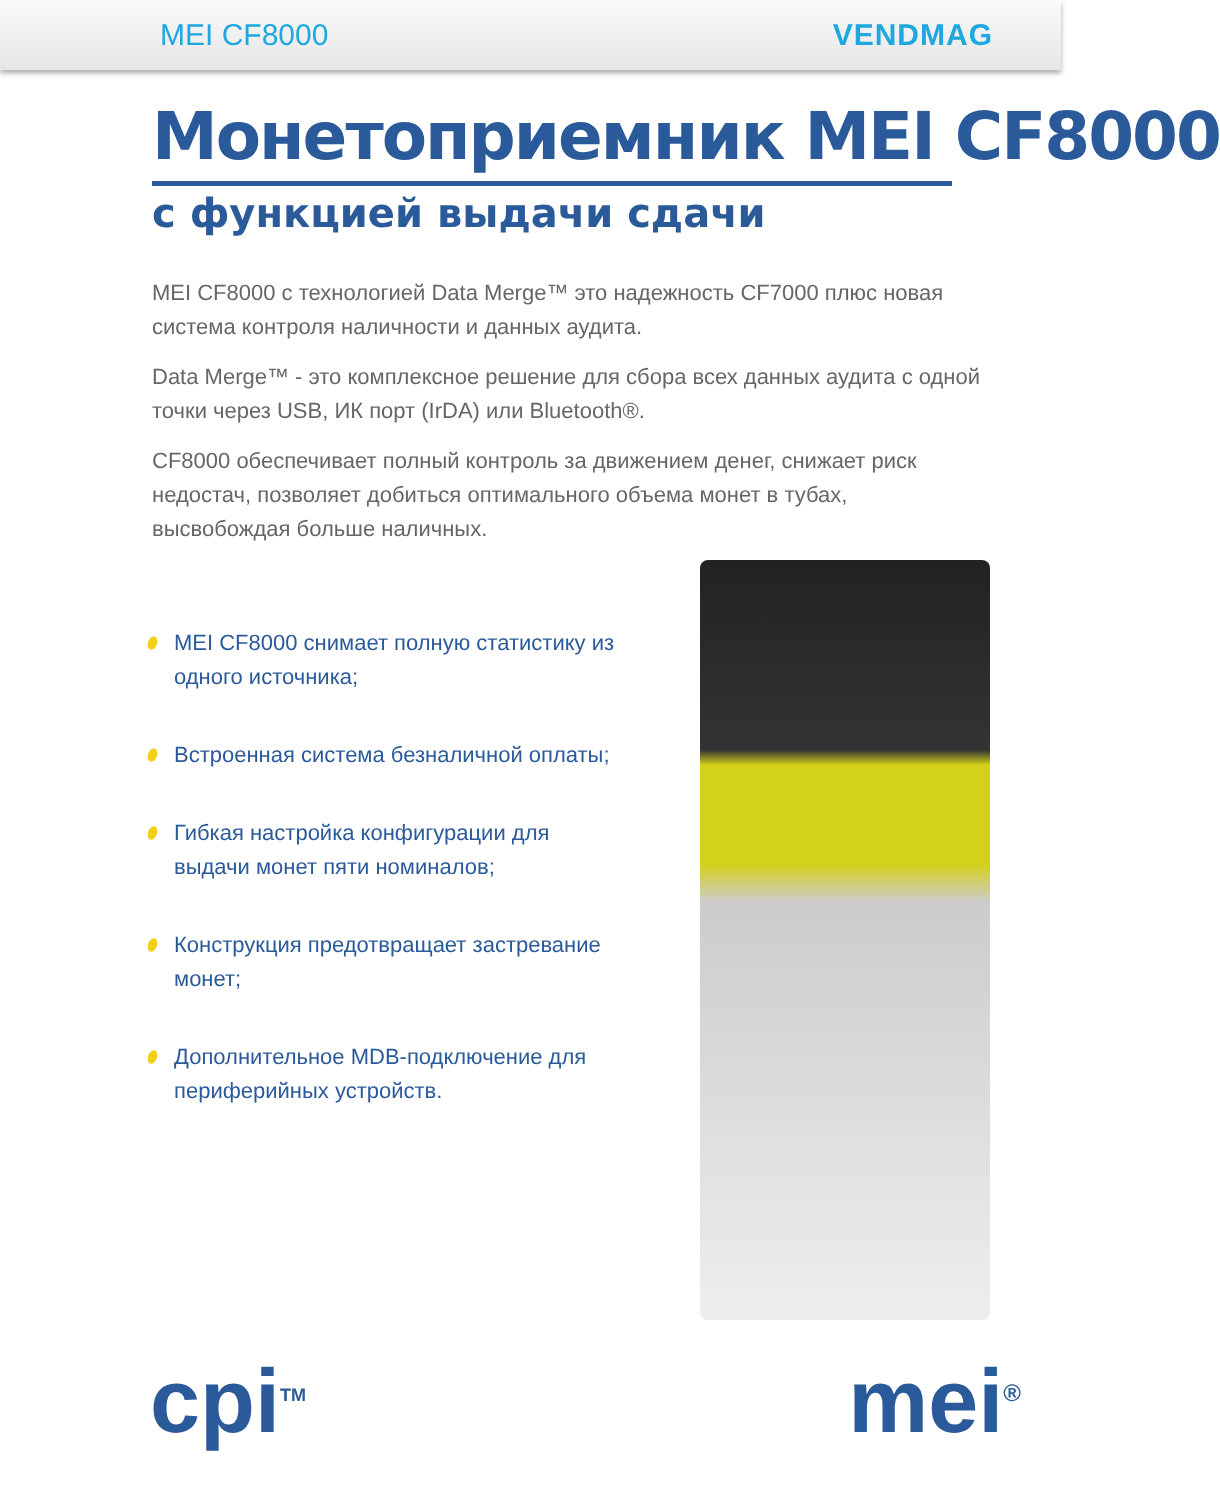MEI CF8000 VENDMAG
Монетоприемник MEI CF8000
с функцией выдачи сдачи
MEI CF8000 с технологией Data Merge™ это надежность CF7000 плюс новая система контроля наличности и данных аудита.
Data Merge™ - это комплексное решение для сбора всех данных аудита с одной точки через USB, ИК порт (IrDA) или Bluetooth®.
CF8000 обеспечивает полный контроль за движением денег, снижает риск недостач, позволяет добиться оптимального объема монет в тубах, высвобождая больше наличных.
MEI CF8000 снимает полную статистику из одного источника;
Встроенная система безналичной оплаты;
Гибкая настройка конфигурации для выдачи монет пяти номиналов;
Конструкция предотвращает застревание монет;
Дополнительное MDB-подключение для периферийных устройств.
cpi<sup>TM</sup> mei<sup>®</sup>